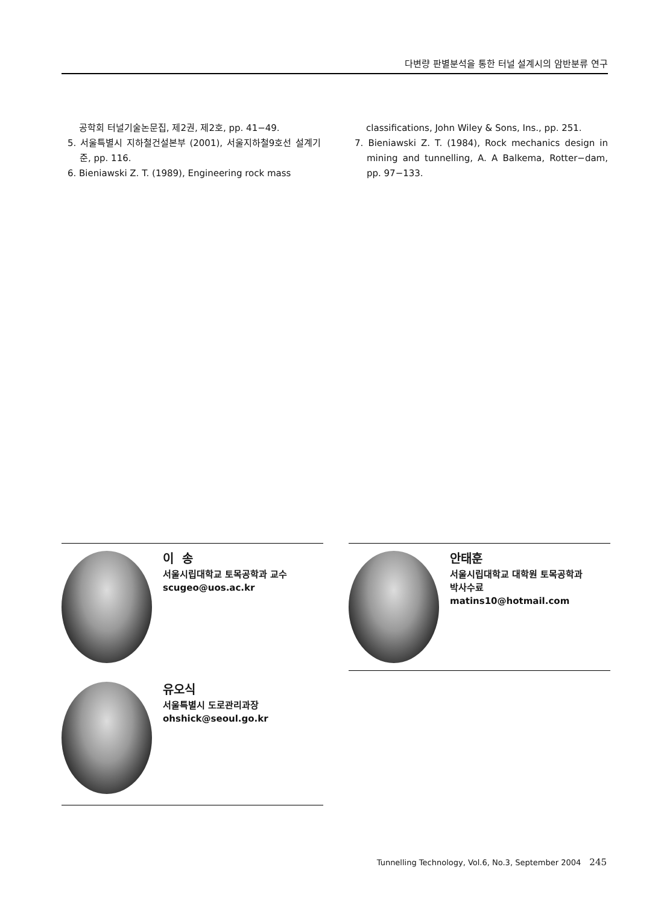다변량 판별분석을 통한 터널 설계시의 암반분류 연구
공학회 터널기술논문집, 제2권, 제2호, pp. 41−49.
5. 서울특별시 지하철건설본부 (2001), 서울지하철9호선 설계기준, pp. 116.
6. Bieniawski Z. T. (1989), Engineering rock mass
classifications, John Wiley & Sons, Ins., pp. 251.
7. Bieniawski Z. T. (1984), Rock mechanics design in mining and tunnelling, A. A Balkema, Rotter−dam, pp. 97−133.
이 송
서울시립대학교 토목공학과 교수
scugeo@uos.ac.kr
안태훈
서울시립대학교 대학원 토목공학과
박사수료
matins10@hotmail.com
유오식
서울특별시 도로관리과장
ohshick@seoul.go.kr
Tunnelling Technology, Vol.6, No.3, September 2004 245